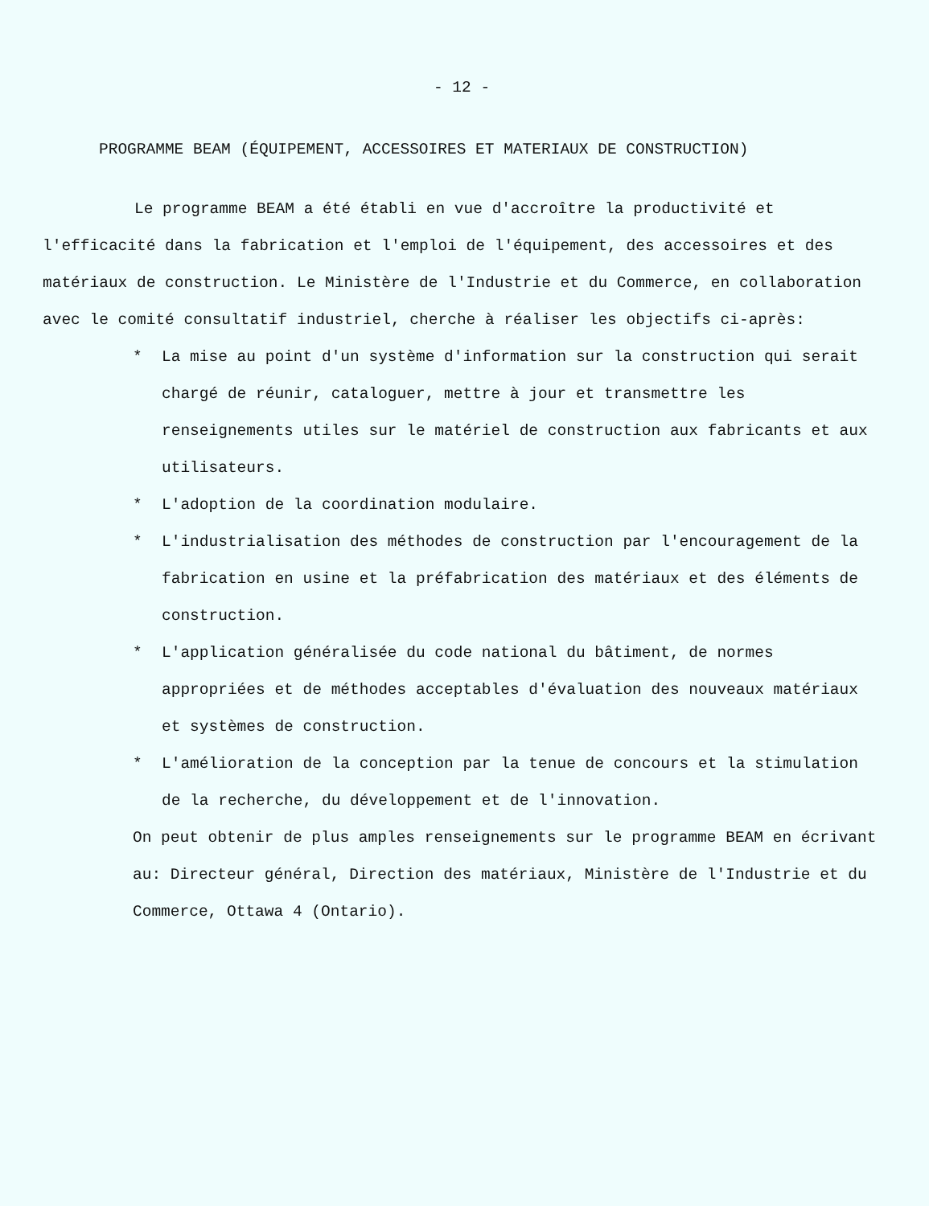- 12 -
PROGRAMME BEAM (ÉQUIPEMENT, ACCESSOIRES ET MATERIAUX DE CONSTRUCTION)
Le programme BEAM a été établi en vue d'accroître la productivité et l'efficacité dans la fabrication et l'emploi de l'équipement, des accessoires et des matériaux de construction. Le Ministère de l'Industrie et du Commerce, en collaboration avec le comité consultatif industriel, cherche à réaliser les objectifs ci-après:
* La mise au point d'un système d'information sur la construction qui serait chargé de réunir, cataloguer, mettre à jour et transmettre les renseignements utiles sur le matériel de construction aux fabricants et aux utilisateurs.
* L'adoption de la coordination modulaire.
* L'industrialisation des méthodes de construction par l'encouragement de la fabrication en usine et la préfabrication des matériaux et des éléments de construction.
* L'application généralisée du code national du bâtiment, de normes appropriées et de méthodes acceptables d'évaluation des nouveaux matériaux et systèmes de construction.
* L'amélioration de la conception par la tenue de concours et la stimulation de la recherche, du développement et de l'innovation.
On peut obtenir de plus amples renseignements sur le programme BEAM en écrivant au: Directeur général, Direction des matériaux, Ministère de l'Industrie et du Commerce, Ottawa 4 (Ontario).